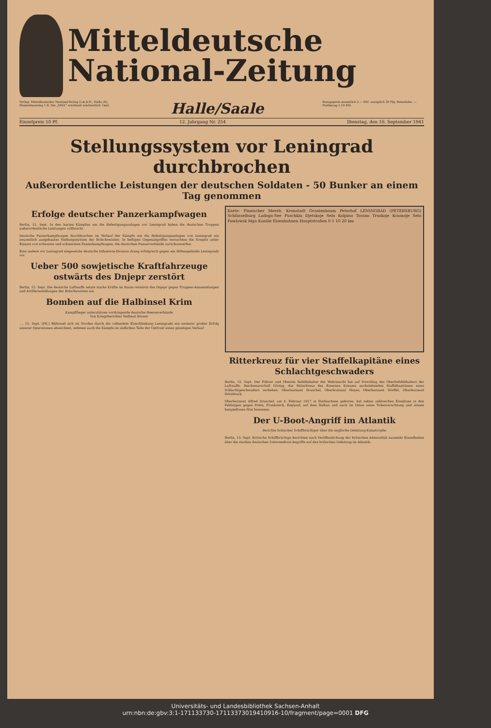Mitteldeutsche
National-Zeitung
Verlag: Mitteldeutscher National-Verlag G.m.b.H., Halle (S), Waisenhausring 1 B. Die „MNZ“ erscheint wöchentlich 7mal.
Halle/Saale
Bezugspreis monatlich 2.— RM. zuzüglich 30 Pfg. Botenlohn. — Postbezug 2.10 RM.
Einzelpreis 10 Pf. 12. Jahrgang Nr. 254 Dienstag, den 16. September 1941
Stellungssystem vor Leningrad durchbrochen
Außerordentliche Leistungen der deutschen Soldaten - 50 Bunker an einem Tag genommen
Erfolge deutscher Panzerkampfwagen
Berlin, 15. Sept. In den harten Kämpfen um die Befestigungsanlagen vor Leningrad haben die deutschen Truppen außerordentliche Leistungen vollbracht.
Deutsche Panzerkampfwagen durchbrachen im Verlauf der Kämpfe um die Befestigungsanlagen von Leningrad ein neuzeitlich ausgebautes Stellungssystem der Bolschewisten. In heftigen Gegenangriffen versuchten die Sowjets unter Einsatz von schweren und schwersten Panzerkampfwagen, die deutschen Panzerverbände zurückzuwerfen.
Eine andere vor Leningrad eingesetzte deutsche Infanterie-Division drang erfolgreich gegen ein Höhengelände Leningrads vor.
Ueber 500 sowjetische Kraftfahrzeuge ostwärts des Dnjepr zerstört
Berlin, 15. Sept. Die deutsche Luftwaffe setzte starke Kräfte im Raum ostwärts des Dnjepr gegen Truppen-Ansammlungen und Artilleriestellungen der Bolschewisten ein.
Bomben auf die Halbinsel Krim
Kampfflieger unterstützen vordringende deutsche Heeresverbände
Von Kriegsberichter Hellmut Börner
..., 15. Sept. (PK.) Während sich im Norden durch die vollendete Einschließung Leningrads ein weiterer großer Erfolg unserer Operationen abzeichnet, nehmen auch die Kämpfe im südlichen Teile der Ostfront einen günstigen Verlauf.
Karte: Finnischer Meerb. Kronstadt Oranienbaum Peterhof LENINGRAD (PETERSBURG) Schlüsselburg Ladoga-See Puschkin Djetskoje Selo Kolpino Tossno Trozkoje Krasnoje Selo Pawlowsk Mga Kanäle Eisenbahnen Hauptstraßen 0 5 10 20 km
Ritterkreuz für vier Staffelkapitäne eines Schlachtgeschwaders
Berlin, 15. Sept. Der Führer und Oberste Befehlshaber der Wehrmacht hat auf Vorschlag des Oberbefehlshabers der Luftwaffe, Reichsmarschall Göring, das Ritterkreuz des Eisernen Kreuzes nachstehenden Staffelkapitänen eines Schlachtgeschwaders verliehen: Oberleutnant Druschel, Oberleutnant Meyer, Oberleutnant Dörffel, Oberleutnant Dörnbrack.
Oberleutnant Alfred Druschel, am 4. Februar 1917 in Bindsachsen geboren, hat neben zahlreichen Einsätzen in den Feldzügen gegen Polen, Frankreich, England, auf dem Balkan und auch im Osten seine Todesverachtung und seinen beispiellosen Mut bewiesen.
Der U-Boot-Angriff im Atlantik
Berichte britischer Schiffbrüchiger über die englische Geleitzug-Katastrophe
Berlin, 15. Sept. Britische Schiffbrüchige berichten nach Veröffentlichung der britischen Admiralität nunmehr Einzelheiten über die starken deutschen Unterseeboot-Angriffe auf den britischen Geleitzug im Atlantik.
Universitäts- und Landesbibliothek Sachsen-Anhalt
urn:nbn:de:gbv:3:1-171133730-17113373019410916-10/fragment/page=0001 DFG